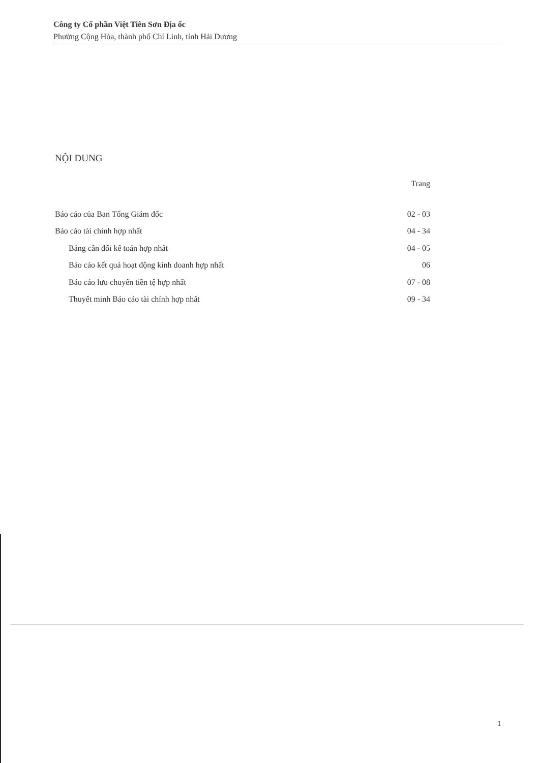Công ty Cổ phần Việt Tiên Sơn Địa ốc
Phường Cộng Hòa, thành phố Chí Linh, tỉnh Hải Dương
NỘI DUNG
| | Trang |
| Báo cáo của Ban Tổng Giám đốc | 02 - 03 |
| Báo cáo tài chính hợp nhất | 04 - 34 |
| Bảng cân đối kế toán hợp nhất | 04 - 05 |
| Báo cáo kết quả hoạt động kinh doanh hợp nhất | 06 |
| Báo cáo lưu chuyển tiền tệ hợp nhất | 07 - 08 |
| Thuyết minh Báo cáo tài chính hợp nhất | 09 - 34 |
1